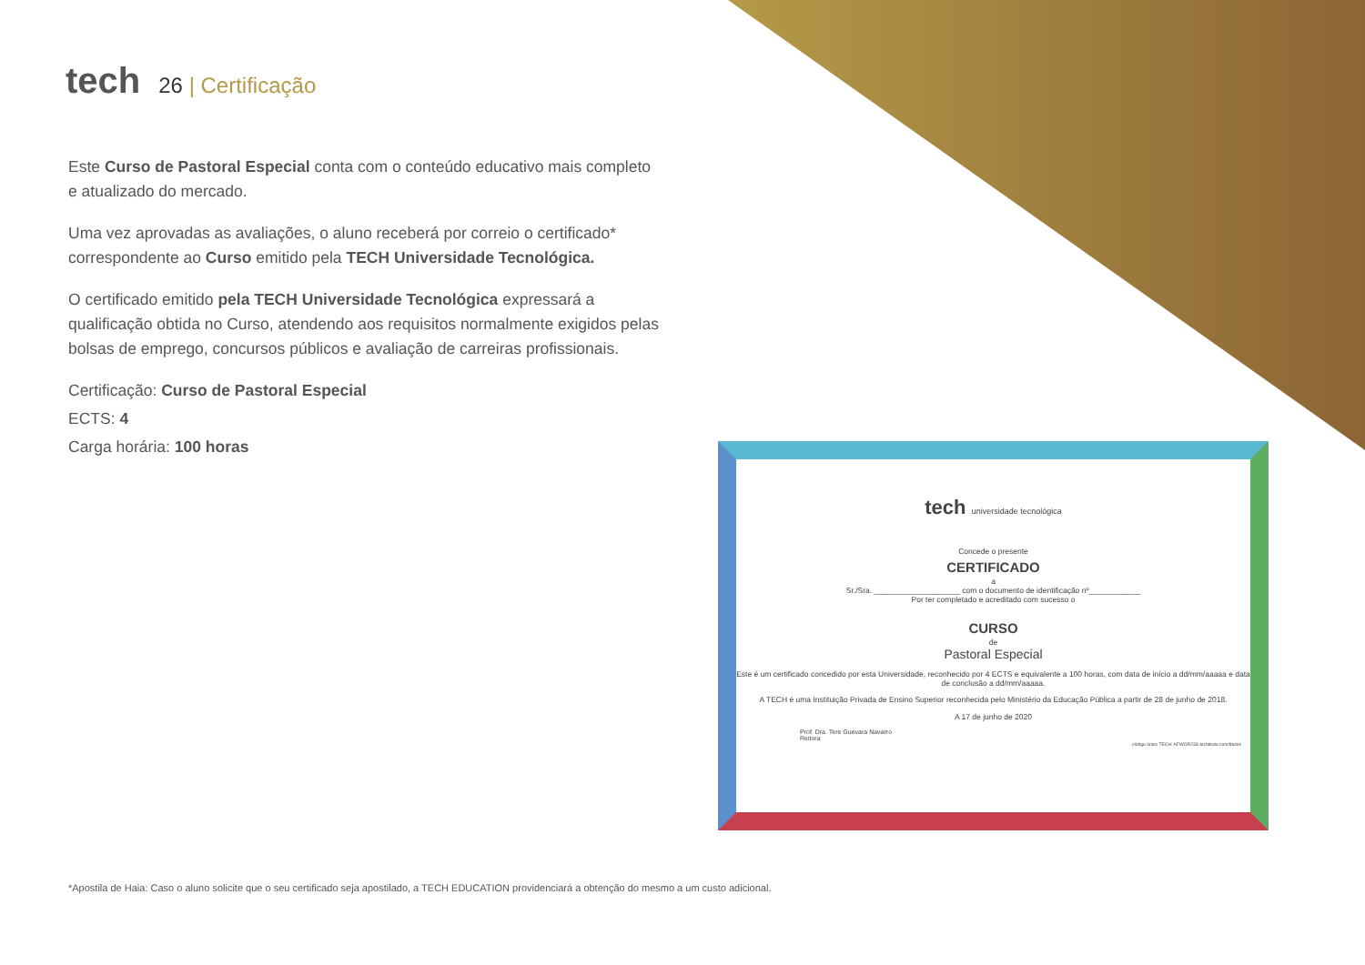tech 26 | Certificação
Este Curso de Pastoral Especial conta com o conteúdo educativo mais completo e atualizado do mercado.
Uma vez aprovadas as avaliações, o aluno receberá por correio o certificado* correspondente ao Curso emitido pela TECH Universidade Tecnológica.
O certificado emitido pela TECH Universidade Tecnológica expressará a qualificação obtida no Curso, atendendo aos requisitos normalmente exigidos pelas bolsas de emprego, concursos públicos e avaliação de carreiras profissionais.
Certificação: Curso de Pastoral Especial
ECTS: 4
Carga horária: 100 horas
tech universidade tecnológica
Concede o presente
CERTIFICADO
a
Sr./Sra. ____________________ com o documento de identificação nº____________
Por ter completado e acreditado com sucesso o
CURSO
de
Pastoral Especial
Este é um certificado concedido por esta Universidade, reconhecido por 4 ECTS e equivalente a 100 horas, com data de início a dd/mm/aaaaa e data de conclusão a dd/mm/aaaaa.
A TECH é uma Instituição Privada de Ensino Superior reconhecida pelo Ministério da Educação Pública a partir de 28 de junho de 2018.
A 17 de junho de 2020
Prof. Dra. Tere Guevara Navarro
Reitora
código único TECH: AFWOR23S techtitute.com/titulos
*Apostila de Haia: Caso o aluno solicite que o seu certificado seja apostilado, a TECH EDUCATION providenciará a obtenção do mesmo a um custo adicional.